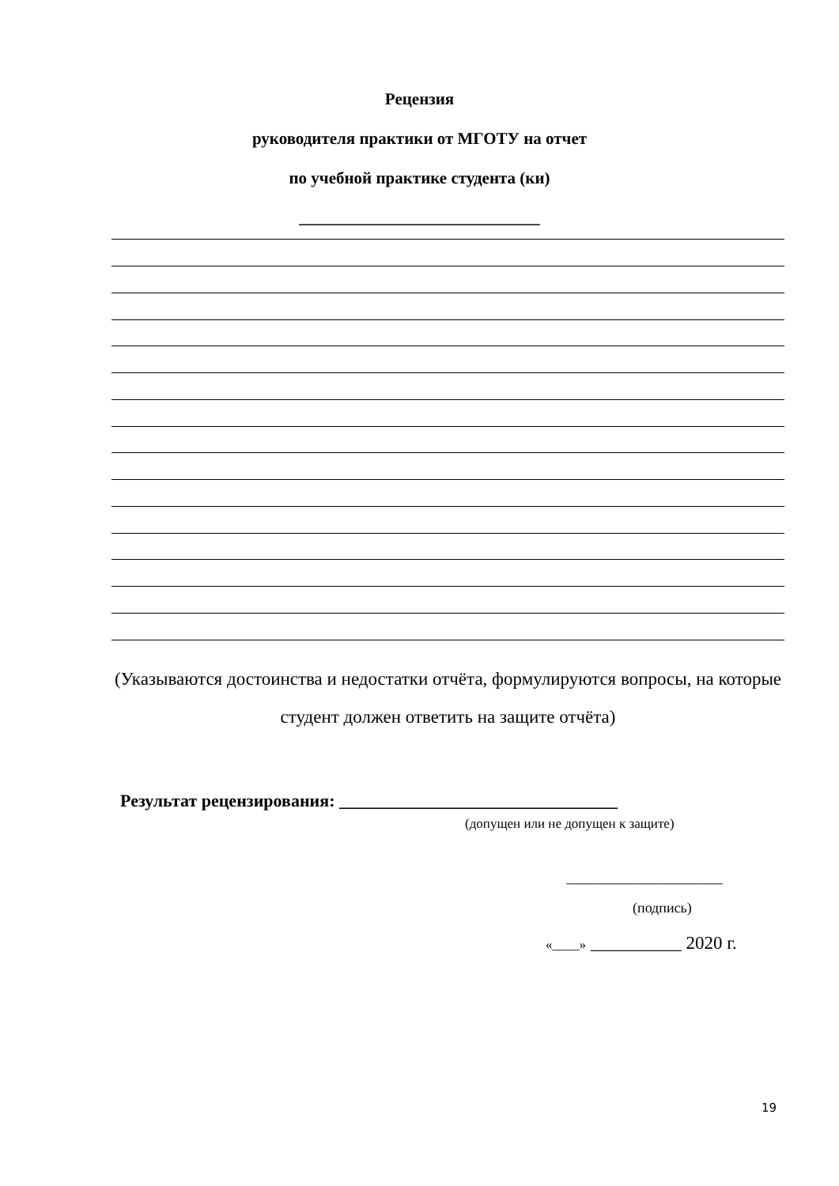Рецензия
руководителя практики от МГОТУ на отчет
по учебной практике студента (ки)
_____________________________
(Указываются достоинства и недостатки отчёта, формулируются вопросы, на которые студент должен ответить на защите отчёта)
Результат рецензирования: ________________________________
(допущен или не допущен к защите)
______________________
(подпись)
«____» __________ 2020 г.
19